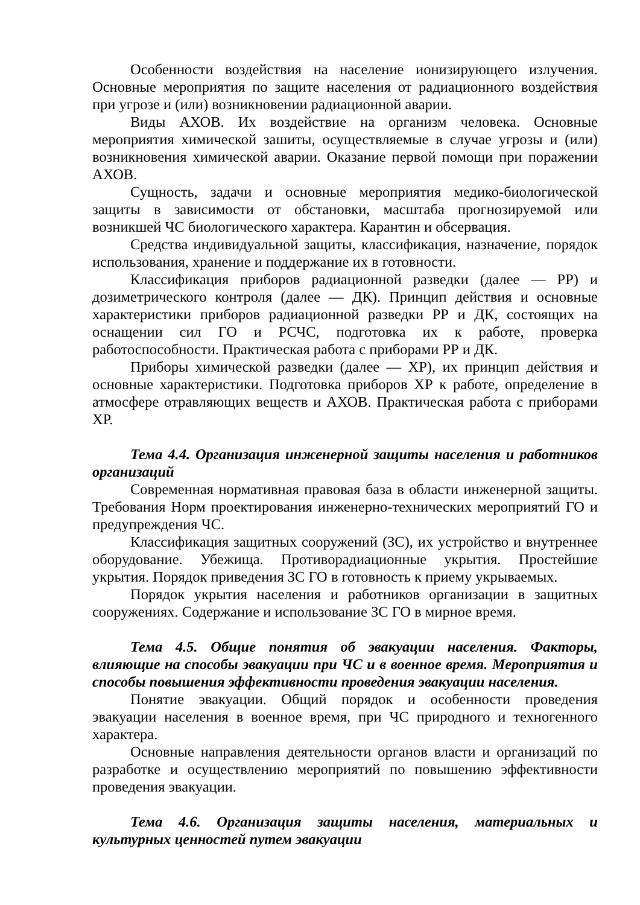Особенности воздействия на население ионизирующего излучения. Основные мероприятия по защите населения от радиационного воздействия при угрозе и (или) возникновении радиационной аварии.
Виды АХОВ. Их воздействие на организм человека. Основные мероприятия химической зашиты, осуществляемые в случае угрозы и (или) возникновения химической аварии. Оказание первой помощи при поражении АХОВ.
Сущность, задачи и основные мероприятия медико-биологической защиты в зависимости от обстановки, масштаба прогнозируемой или возникшей ЧС биологического характера. Карантин и обсервация.
Средства индивидуальной защиты, классификация, назначение, порядок использования, хранение и поддержание их в готовности.
Классификация приборов радиационной разведки (далее — РР) и дозиметрического контроля (далее — ДК). Принцип действия и основные характеристики приборов радиационной разведки РР и ДК, состоящих на оснащении сил ГО и РСЧС, подготовка их к работе, проверка работоспособности. Практическая работа с приборами РР и ДК.
Приборы химической разведки (далее — ХР), их принцип действия и основные характеристики. Подготовка приборов ХР к работе, определение в атмосфере отравляющих веществ и АХОВ. Практическая работа с приборами ХР.
Тема 4.4. Организация инженерной защиты населения и работников организаций
Современная нормативная правовая база в области инженерной защиты. Требования Норм проектирования инженерно-технических мероприятий ГО и предупреждения ЧС.
Классификация защитных сооружений (ЗС), их устройство и внутреннее оборудование. Убежища. Противорадиационные укрытия. Простейшие укрытия. Порядок приведения ЗС ГО в готовность к приему укрываемых.
Порядок укрытия населения и работников организации в защитных сооружениях. Содержание и использование ЗС ГО в мирное время.
Тема 4.5. Общие понятия об эвакуации населения. Факторы, влияющие на способы эвакуации при ЧС и в военное время. Мероприятия и способы повышения эффективности проведения эвакуации населения.
Понятие эвакуации. Общий порядок и особенности проведения эвакуации населения в военное время, при ЧС природного и техногенного характера.
Основные направления деятельности органов власти и организаций по разработке и осуществлению мероприятий по повышению эффективности проведения эвакуации.
Тема 4.6. Организация защиты населения, материальных и культурных ценностей путем эвакуации